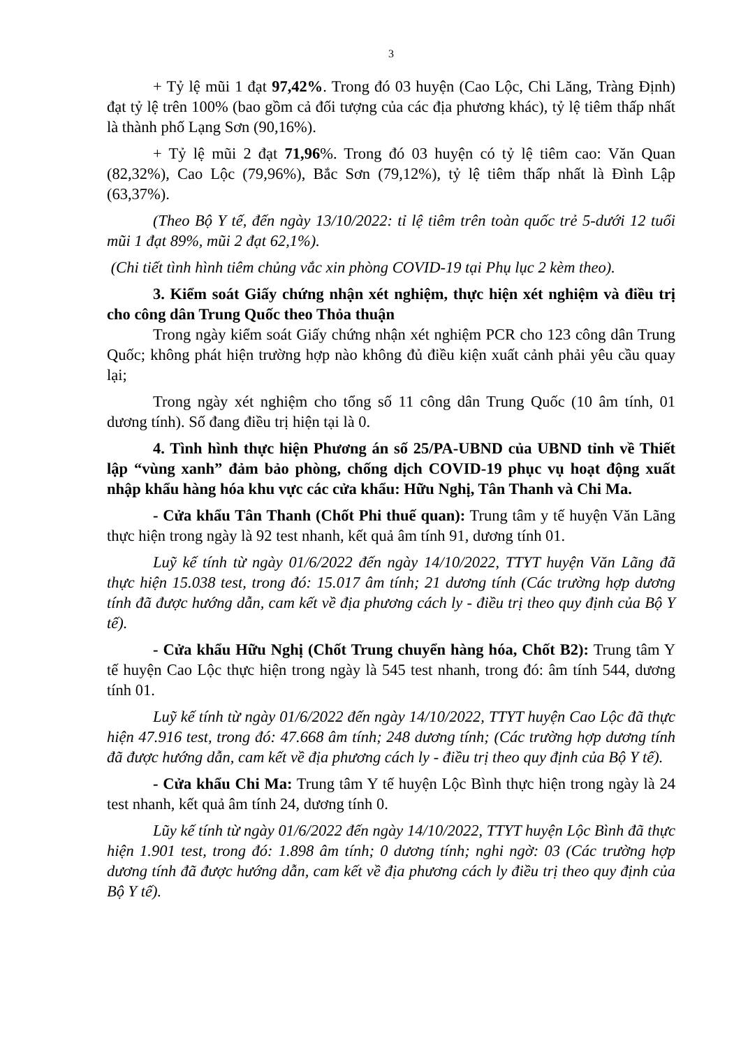3
+ Tỷ lệ mũi 1 đạt 97,42%. Trong đó 03 huyện (Cao Lộc, Chi Lăng, Tràng Định) đạt tỷ lệ trên 100% (bao gồm cả đối tượng của các địa phương khác), tỷ lệ tiêm thấp nhất là thành phố Lạng Sơn (90,16%).
+ Tỷ lệ mũi 2 đạt 71,96%. Trong đó 03 huyện có tỷ lệ tiêm cao: Văn Quan (82,32%), Cao Lộc (79,96%), Bắc Sơn (79,12%), tỷ lệ tiêm thấp nhất là Đình Lập (63,37%).
(Theo Bộ Y tế, đến ngày 13/10/2022: tỉ lệ tiêm trên toàn quốc trẻ 5-dưới 12 tuổi mũi 1 đạt 89%, mũi 2 đạt 62,1%).
(Chi tiết tình hình tiêm chủng vắc xin phòng COVID-19 tại Phụ lục 2 kèm theo).
3. Kiểm soát Giấy chứng nhận xét nghiệm, thực hiện xét nghiệm và điều trị cho công dân Trung Quốc theo Thỏa thuận
Trong ngày kiểm soát Giấy chứng nhận xét nghiệm PCR cho 123 công dân Trung Quốc; không phát hiện trường hợp nào không đủ điều kiện xuất cảnh phải yêu cầu quay lại;
Trong ngày xét nghiệm cho tổng số 11 công dân Trung Quốc (10 âm tính, 01 dương tính). Số đang điều trị hiện tại là 0.
4. Tình hình thực hiện Phương án số 25/PA-UBND của UBND tỉnh về Thiết lập “vùng xanh” đảm bảo phòng, chống dịch COVID-19 phục vụ hoạt động xuất nhập khẩu hàng hóa khu vực các cửa khẩu: Hữu Nghị, Tân Thanh và Chi Ma.
- Cửa khẩu Tân Thanh (Chốt Phi thuế quan): Trung tâm y tế huyện Văn Lãng thực hiện trong ngày là 92 test nhanh, kết quả âm tính 91, dương tính 01.
Luỹ kế tính từ ngày 01/6/2022 đến ngày 14/10/2022, TTYT huyện Văn Lãng đã thực hiện 15.038 test, trong đó: 15.017 âm tính; 21 dương tính (Các trường hợp dương tính đã được hướng dẫn, cam kết về địa phương cách ly - điều trị theo quy định của Bộ Y tế).
- Cửa khẩu Hữu Nghị (Chốt Trung chuyển hàng hóa, Chốt B2): Trung tâm Y tế huyện Cao Lộc thực hiện trong ngày là 545 test nhanh, trong đó: âm tính 544, dương tính 01.
Luỹ kế tính từ ngày 01/6/2022 đến ngày 14/10/2022, TTYT huyện Cao Lộc đã thực hiện 47.916 test, trong đó: 47.668 âm tính; 248 dương tính; (Các trường hợp dương tính đã được hướng dẫn, cam kết về địa phương cách ly - điều trị theo quy định của Bộ Y tế).
- Cửa khẩu Chi Ma: Trung tâm Y tế huyện Lộc Bình thực hiện trong ngày là 24 test nhanh, kết quả âm tính 24, dương tính 0.
Lũy kế tính từ ngày 01/6/2022 đến ngày 14/10/2022, TTYT huyện Lộc Bình đã thực hiện 1.901 test, trong đó: 1.898 âm tính; 0 dương tính; nghi ngờ: 03 (Các trường hợp dương tính đã được hướng dẫn, cam kết về địa phương cách ly điều trị theo quy định của Bộ Y tế).